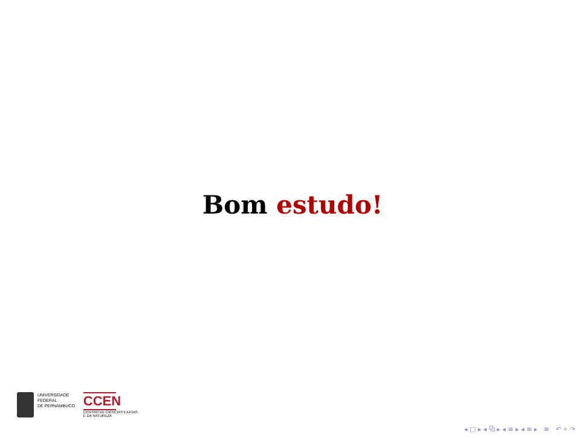Bom estudo!
UNIVERSIDADE
FEDERAL
DE PERNAMBUCO
CCEN
CENTRO DE CIÊNCIAS EXATAS
E DA NATUREZA
◂ □ ▸ ◂ ⧉ ▸ ◂ ≡ ▸ ◂ ≡ ▸ ≡ ↶ ⌕ ↷